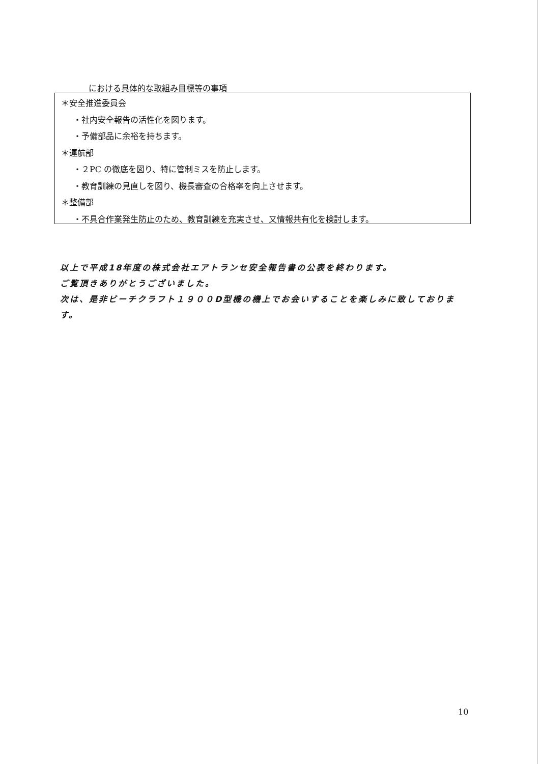における具体的な取組み目標等の事項
＊安全推進委員会
・社内安全報告の活性化を図ります。
・予備部品に余裕を持ちます。
＊運航部
・２PC の徹底を図り、特に管制ミスを防止します。
・教育訓練の見直しを図り、機長審査の合格率を向上させます。
＊整備部
・不具合作業発生防止のため、教育訓練を充実させ、又情報共有化を検討します。
以上で平成18年度の株式会社エアトランセ安全報告書の公表を終わります。
ご覧頂きありがとうございました。
次は、是非ビーチクラフト１９００D型機の機上でお会いすることを楽しみに致しております。
10